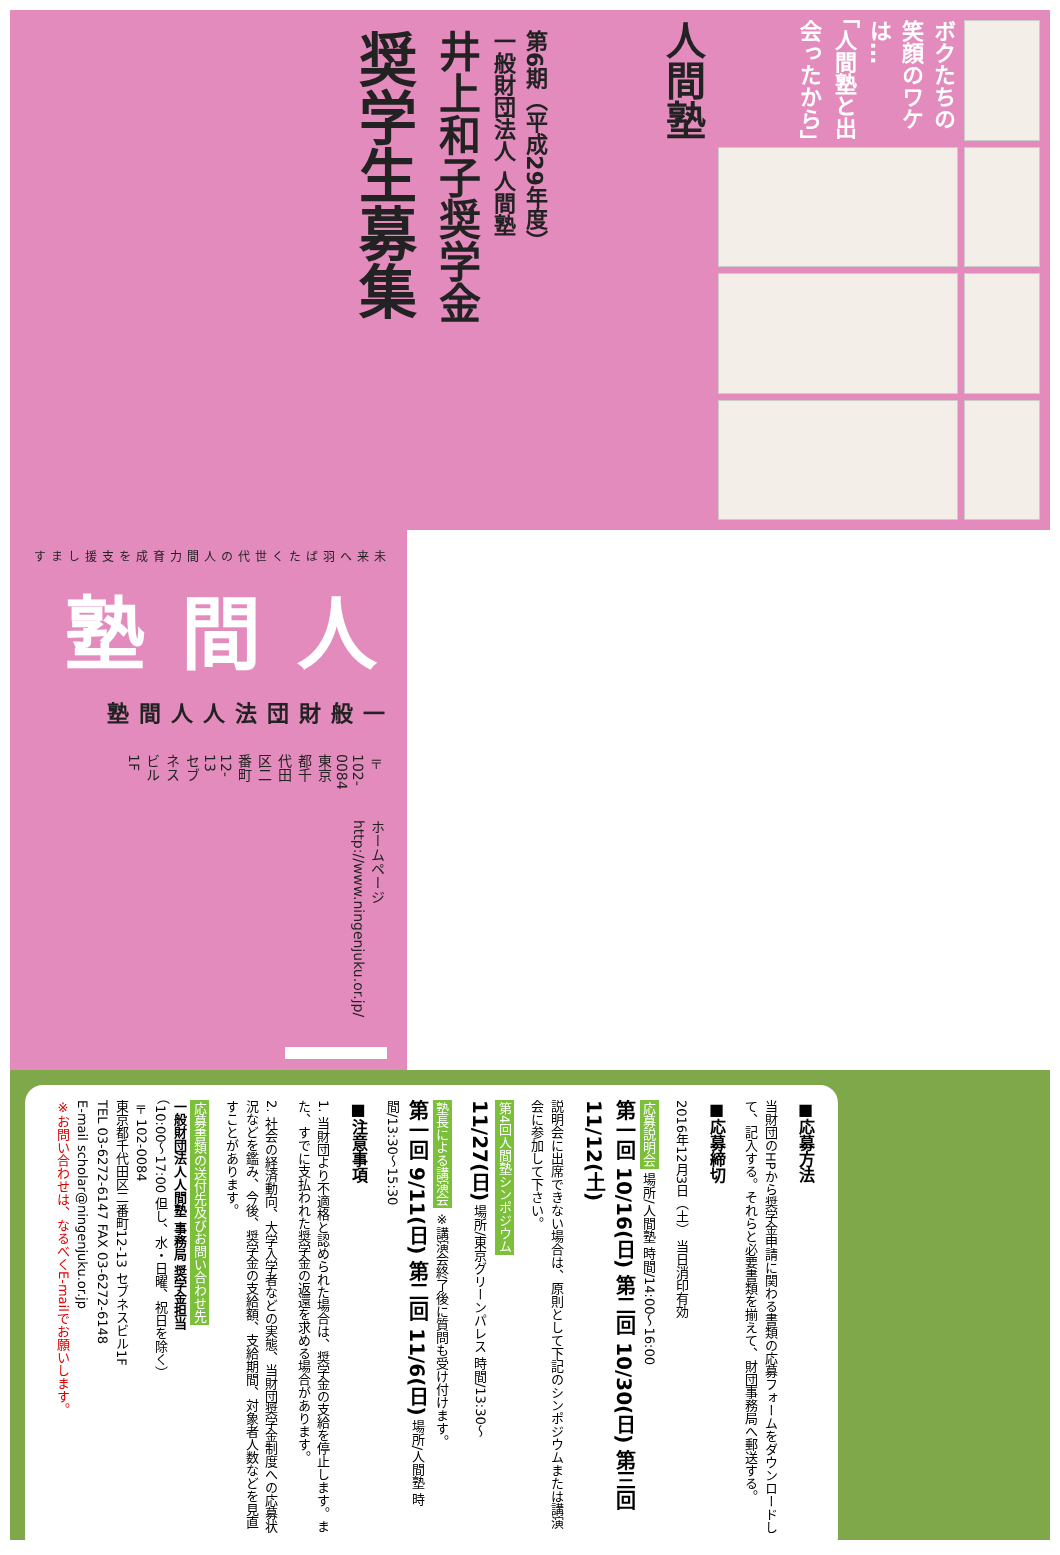第6期（平成29年度）
一般財団法人 人間塾
井上和子奨学金
奨学生募集
ボクたちの笑顔のワケは…
「人間塾と出会ったから」
人間塾
未来へ羽ばたく世代の
人間力育成を支援します
人間塾
一般財団法人 人間塾
〒102-0084
東京都千代田区二番町12-13 セブネスビル1F
ホームページ
http://www.ningenjuku.or.jp/
■応募方法
当財団のHPから奨学金申請に関わる書類の応募フォームをダウンロードして、記入する。それらと必要書類を揃えて、財団事務局へ郵送する。
■応募締切
2016年12月3日（土） 当日消印有効
応募説明会 場所/人間塾 時間/14:00〜16:00
第一回 10/16(日) 第二回 10/30(日) 第三回 11/12(土)
説明会に出席できない場合は、原則として下記のシンポジウムまたは講演会に参加して下さい。
第4回人間塾シンポジウム
11/27(日) 場所/東京グリーンパレス 時間/13:30〜
塾長による講演会 ※講演会終了後に質問も受け付けます。
第一回 9/11(日) 第二回 11/6(日) 場所/人間塾 時間/13:30〜15:30
■注意事項
1. 当財団より不適格と認められた場合は、奨学金の支給を停止します。また、すでに支払われた奨学金の返還を求める場合があります。
2. 社会の経済動向、大学入学者などの実態、当財団奨学金制度への応募状況などを鑑み、今後、奨学金の支給額、支給期間、対象者人数などを見直すことがあります。
応募書類の送付先及びお問い合わせ先
一般財団法人人間塾 事務局 奨学金担当
（10:00〜17:00 但し、水・日曜、祝日を除く）
〒102-0084
東京都千代田区二番町12-13 セブネスビル1F
TEL 03-6272-6147 FAX 03-6272-6148
E-mail scholar@ningenjuku.or.jp
※お問い合わせは、なるべくE-mailでお願いします。